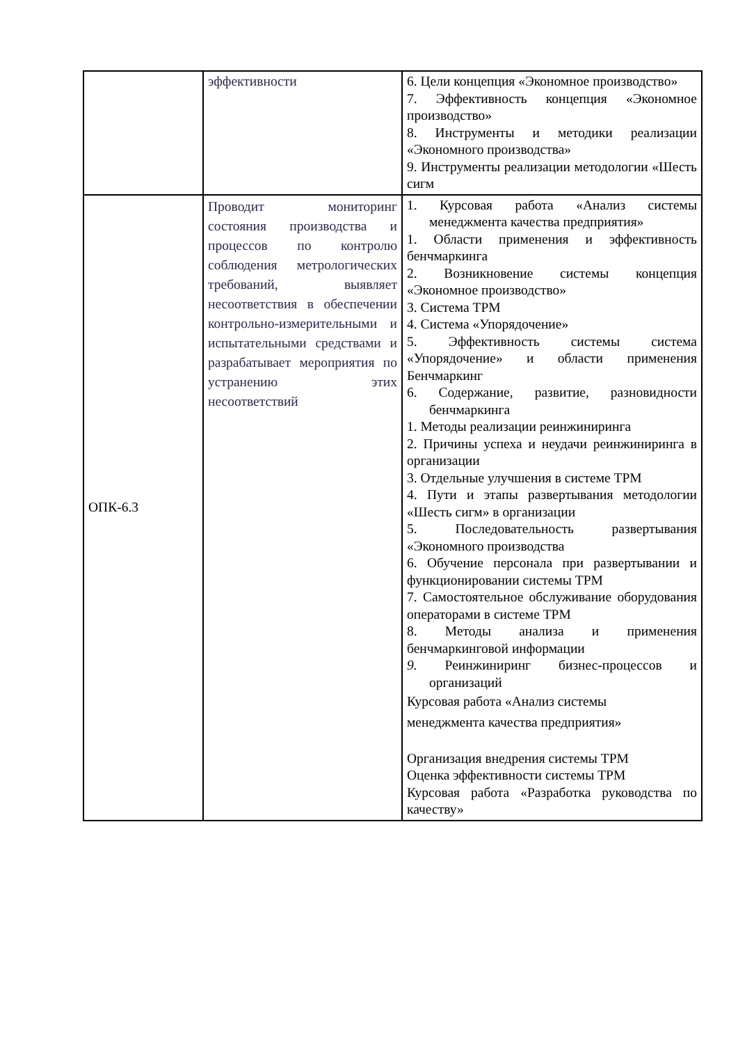| | эффективности | 6. Цели концепция «Экономное производство» 7. Эффективность концепция «Экономное производство» 8. Инструменты и методики реализации «Экономного производства» 9. Инструменты реализации методологии «Шесть сигм |
| ОПК-6.3 | Проводит мониторинг состояния производства и процессов по контролю соблюдения метрологических требований, выявляет несоответствия в обеспечении контрольно-измерительными и испытательными средствами и разрабатывает мероприятия по устранению этих несоответствий | 1. Курсовая работа «Анализ системы менеджмента качества предприятия» 1. Области применения и эффективность бенчмаркинга 2. Возникновение системы концепция «Экономное производство» 3. Система ТРМ 4. Система «Упорядочение» 5. Эффективность системы система «Упорядочение» и области применения Бенчмаркинг 6. Содержание, развитие, разновидности бенчмаркинга 1. Методы реализации реинжиниринга 2. Причины успеха и неудачи реинжиниринга в организации 3. Отдельные улучшения в системе ТРМ 4. Пути и этапы развертывания методологии «Шесть сигм» в организации 5. Последовательность развертывания «Экономного производства 6. Обучение персонала при развертывании и функционировании системы ТРМ 7. Самостоятельное обслуживание оборудования операторами в системе ТРМ 8. Методы анализа и применения бенчмаркинговой информации 9. Реинжиниринг бизнес-процессов и организаций Курсовая работа «Анализ системы менеджмента качества предприятия» Организация внедрения системы ТРМ Оценка эффективности системы ТРМ Курсовая работа «Разработка руководства по качеству» |